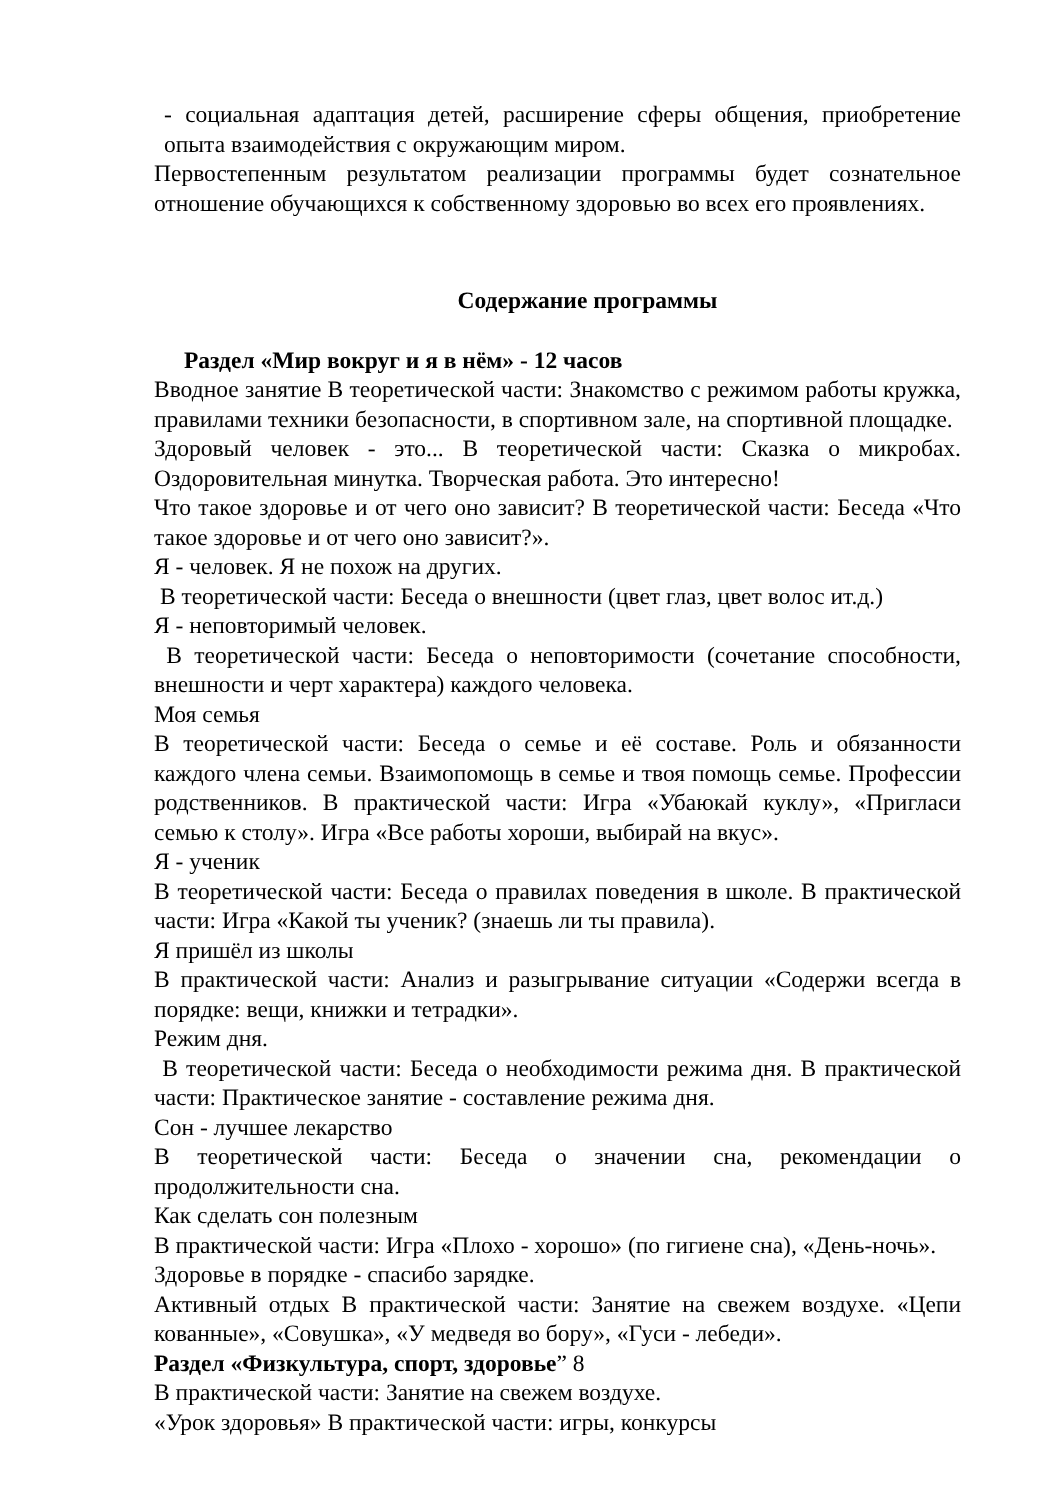- социальная адаптация детей, расширение сферы общения, приобретение опыта взаимодействия с окружающим миром.
Первостепенным результатом реализации программы будет сознательное отношение обучающихся к собственному здоровью во всех его проявлениях.
Содержание программы
Раздел «Мир вокруг и я в нём» - 12 часов
Вводное занятие В теоретической части: Знакомство с режимом работы кружка, правилами техники безопасности, в спортивном зале, на спортивной площадке.
Здоровый человек - это... В теоретической части: Сказка о микробах. Оздоровительная минутка. Творческая работа. Это интересно!
Что такое здоровье и от чего оно зависит? В теоретической части: Беседа «Что такое здоровье и от чего оно зависит?».
Я - человек. Я не похож на других.
В теоретической части: Беседа о внешности (цвет глаз, цвет волос ит.д.)
Я - неповторимый человек.
В теоретической части: Беседа о неповторимости (сочетание способности, внешности и черт характера) каждого человека.
Моя семья
В теоретической части: Беседа о семье и её составе. Роль и обязанности каждого члена семьи. Взаимопомощь в семье и твоя помощь семье. Профессии родственников. В практической части: Игра «Убаюкай куклу», «Пригласи семью к столу». Игра «Все работы хороши, выбирай на вкус».
Я - ученик
В теоретической части: Беседа о правилах поведения в школе. В практической части: Игра «Какой ты ученик? (знаешь ли ты правила).
Я пришёл из школы
В практической части: Анализ и разыгрывание ситуации «Содержи всегда в порядке: вещи, книжки и тетрадки».
Режим дня.
В теоретической части: Беседа о необходимости режима дня. В практической части: Практическое занятие - составление режима дня.
Сон - лучшее лекарство
В теоретической части: Беседа о значении сна, рекомендации о продолжительности сна.
Как сделать сон полезным
В практической части: Игра «Плохо - хорошо» (по гигиене сна), «День-ночь».
Здоровье в порядке - спасибо зарядке.
Активный отдых В практической части: Занятие на свежем воздухе. «Цепи кованные», «Совушка», «У медведя во бору», «Гуси - лебеди».
Раздел «Физкультура, спорт, здоровье” 8
В практической части: Занятие на свежем воздухе.
«Урок здоровья» В практической части: игры, конкурсы